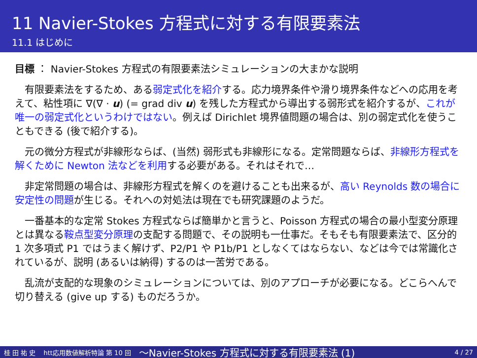11 Navier-Stokes 方程式に対する有限要素法
11.1 はじめに
目標 ： Navier-Stokes 方程式の有限要素法シミュレーションの大まかな説明
有限要素法をするため、ある弱定式化を紹介する。応力境界条件や滑り境界条件などへの応用を考えて、粘性項に ∇(∇ · u) (= grad div u) を残した方程式から導出する弱形式を紹介するが、これが唯一の弱定式化というわけではない。例えば Dirichlet 境界値問題の場合は、別の弱定式化を使うこともできる (後で紹介する)。
元の微分方程式が非線形ならば、(当然) 弱形式も非線形になる。定常問題ならば、非線形方程式を解くために Newton 法などを利用する必要がある。それはそれで…
非定常問題の場合は、非線形方程式を解くのを避けることも出来るが、高い Reynolds 数の場合に安定性の問題が生じる。それへの対処法は現在でも研究課題のようだ。
一番基本的な定常 Stokes 方程式ならば簡単かと言うと、Poisson 方程式の場合の最小型変分原理とは異なる鞍点型変分原理の支配する問題で、その説明も一仕事だ。そもそも有限要素法で、区分的 1 次多項式 P1 ではうまく解けず、P2/P1 や P1b/P1 としなくてはならない、などは今では常識化されているが、説明 (あるいは納得) するのは一苦労である。
乱流が支配的な現象のシミュレーションについては、別のアプローチが必要になる。どこらへんで切り替える (give up する) ものだろうか。
桂 田 祐 史 htt応用数値解析特論 第 10 回 〜Navier-Stokes 方程式に対する有限要素法 (1) 4 / 27